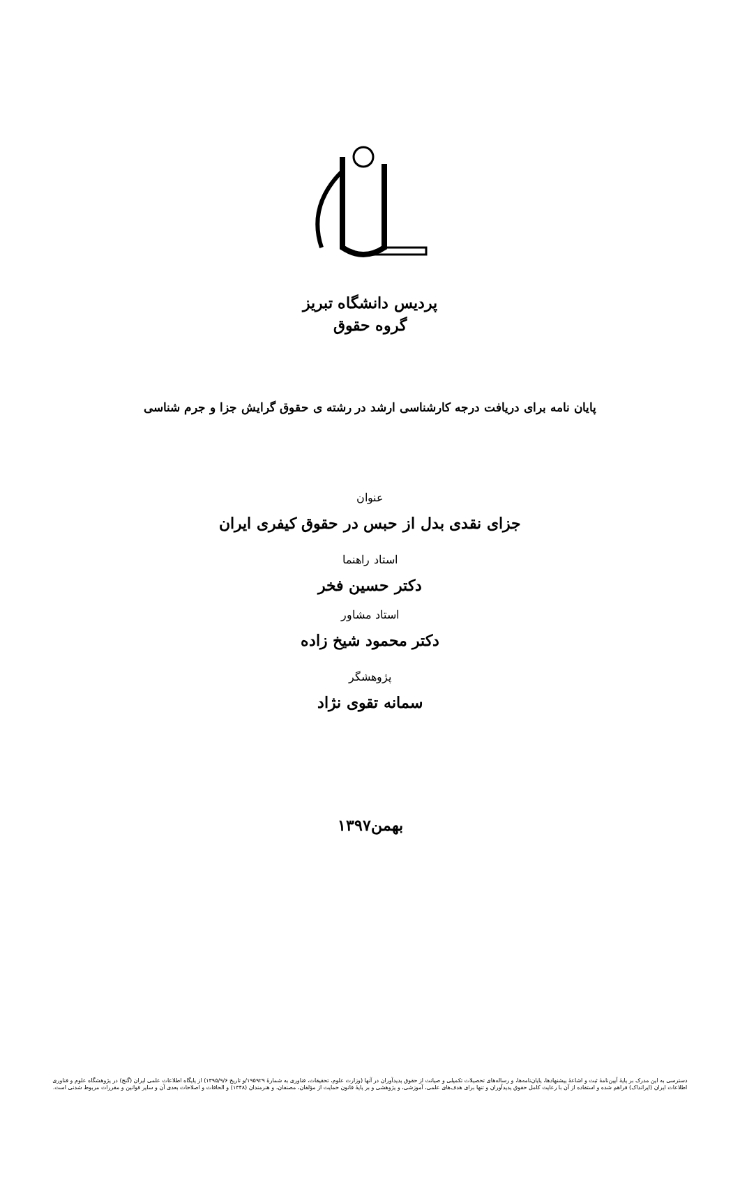پردیس دانشگاه تبریز
گروه حقوق
پایان نامه برای دریافت درجه کارشناسی ارشد در رشته ی حقوق گرایش جزا و جرم شناسی
عنوان
جزای نقدی بدل از حبس در حقوق کیفری ایران
استاد راهنما
دکتر حسین فخر
استاد مشاور
دکتر محمود شیخ زاده
پژوهشگر
سمانه تقوی نژاد
بهمن۱۳۹۷
دسترسی به این مدرک بر پایهٔ آیین‌نامهٔ ثبت و اشاعهٔ پیشنهادها، پایان‌نامه‌ها، و رساله‌های تحصیلات تکمیلی و صیانت از حقوق پدیدآوران در آنها (وزارت علوم، تحقیقات، فناوری به شمارهٔ ۱۹۵۹۲۹/و تاریخ ۱۳۹۵/۹/۶) از پایگاه اطلاعات علمی ایران (گنج) در پژوهشگاه علوم و فناوری
اطلاعات ایران (ایرانداک) فراهم شده و استفاده از آن با رعایت کامل حقوق پدیدآوران و تنها برای هدف‌های علمی، آموزشی، و پژوهشی و بر پایهٔ قانون حمایت از مؤلفان، مصنفان، و هنرمندان (۱۳۴۸) و الحاقات و اصلاحات بعدی آن و سایر قوانین و مقررات مربوط شدنی است.